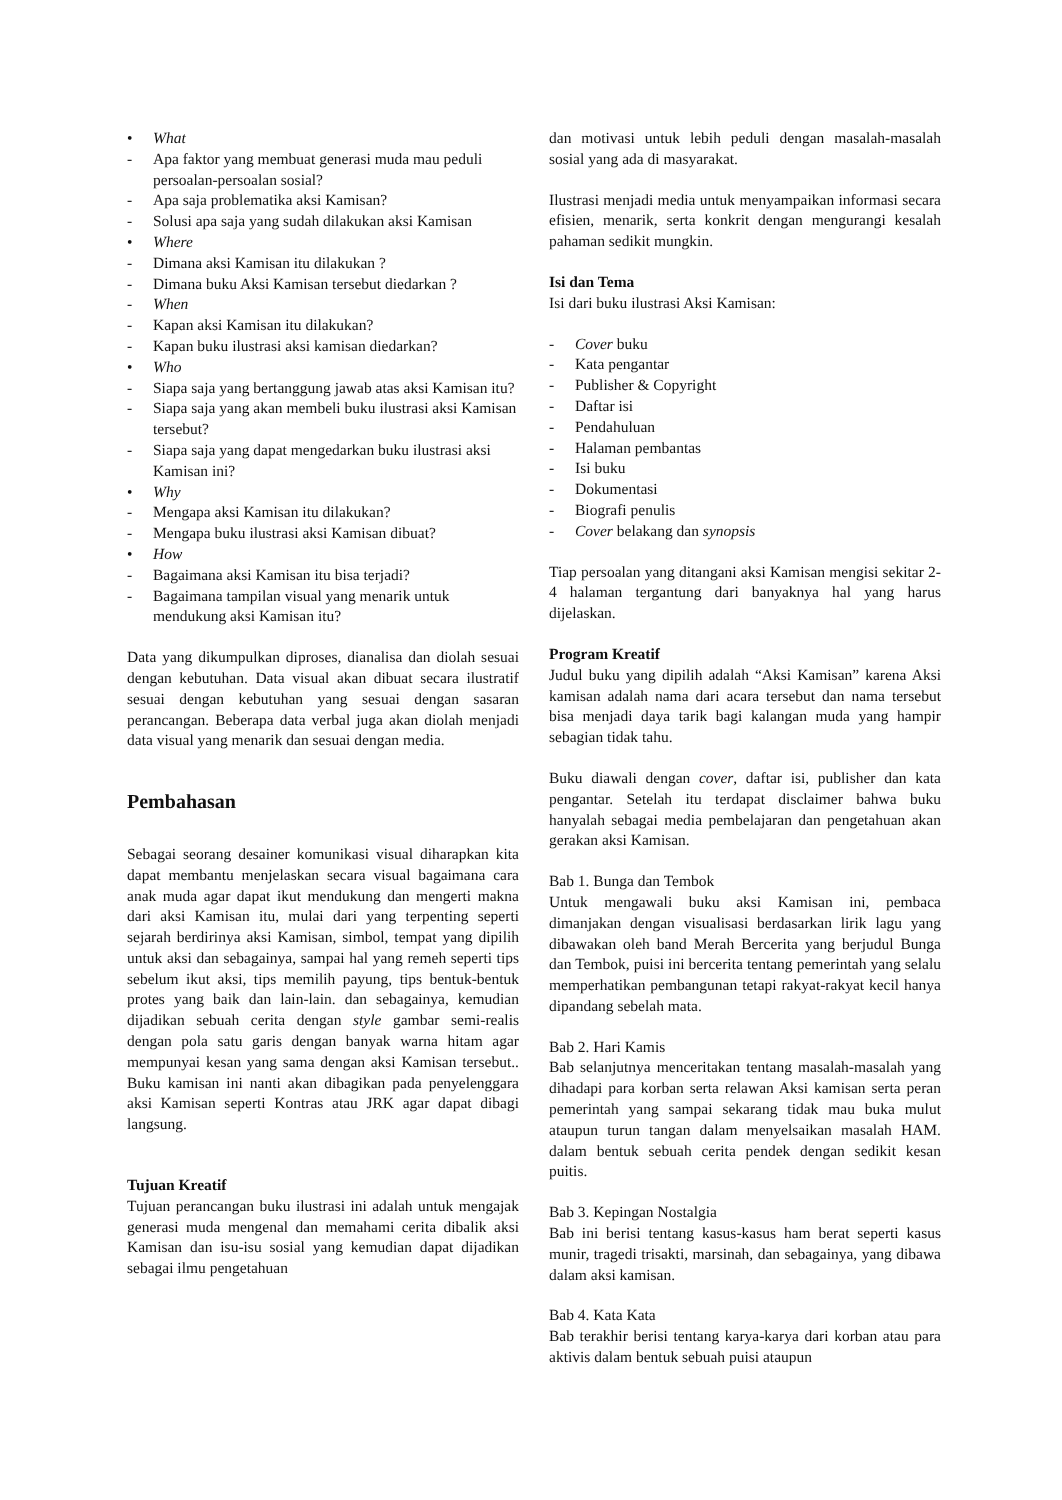• What
- Apa faktor yang membuat generasi muda mau peduli persoalan-persoalan sosial?
- Apa saja problematika aksi Kamisan?
- Solusi apa saja yang sudah dilakukan aksi Kamisan
• Where
- Dimana aksi Kamisan itu dilakukan ?
- Dimana buku Aksi Kamisan tersebut diedarkan ?
- When
- Kapan aksi Kamisan itu dilakukan?
- Kapan buku ilustrasi aksi kamisan diedarkan?
• Who
- Siapa saja yang bertanggung jawab atas aksi Kamisan itu?
- Siapa saja yang akan membeli buku ilustrasi aksi Kamisan tersebut?
- Siapa saja yang dapat mengedarkan buku ilustrasi aksi Kamisan ini?
• Why
- Mengapa aksi Kamisan itu dilakukan?
- Mengapa buku ilustrasi aksi Kamisan dibuat?
• How
- Bagaimana aksi Kamisan itu bisa terjadi?
- Bagaimana tampilan visual yang menarik untuk mendukung aksi Kamisan itu?
Data yang dikumpulkan diproses, dianalisa dan diolah sesuai dengan kebutuhan. Data visual akan dibuat secara ilustratif sesuai dengan kebutuhan yang sesuai dengan sasaran perancangan. Beberapa data verbal juga akan diolah menjadi data visual yang menarik dan sesuai dengan media.
Pembahasan
Sebagai seorang desainer komunikasi visual diharapkan kita dapat membantu menjelaskan secara visual bagaimana cara anak muda agar dapat ikut mendukung dan mengerti makna dari aksi Kamisan itu, mulai dari yang terpenting seperti sejarah berdirinya aksi Kamisan, simbol, tempat yang dipilih untuk aksi dan sebagainya, sampai hal yang remeh seperti tips sebelum ikut aksi, tips memilih payung, tips bentuk-bentuk protes yang baik dan lain-lain. dan sebagainya, kemudian dijadikan sebuah cerita dengan style gambar semi-realis dengan pola satu garis dengan banyak warna hitam agar mempunyai kesan yang sama dengan aksi Kamisan tersebut.. Buku kamisan ini nanti akan dibagikan pada penyelenggara aksi Kamisan seperti Kontras atau JRK agar dapat dibagi langsung.
Tujuan Kreatif
Tujuan perancangan buku ilustrasi ini adalah untuk mengajak generasi muda mengenal dan memahami cerita dibalik aksi Kamisan dan isu-isu sosial yang kemudian dapat dijadikan sebagai ilmu pengetahuan
dan motivasi untuk lebih peduli dengan masalah-masalah sosial yang ada di masyarakat.
Ilustrasi menjadi media untuk menyampaikan informasi secara efisien, menarik, serta konkrit dengan mengurangi kesalah pahaman sedikit mungkin.
Isi dan Tema
Isi dari buku ilustrasi Aksi Kamisan:
- Cover buku
- Kata pengantar
- Publisher & Copyright
- Daftar isi
- Pendahuluan
- Halaman pembantas
- Isi buku
- Dokumentasi
- Biografi penulis
- Cover belakang dan synopsis
Tiap persoalan yang ditangani aksi Kamisan mengisi sekitar 2-4 halaman tergantung dari banyaknya hal yang harus dijelaskan.
Program Kreatif
Judul buku yang dipilih adalah “Aksi Kamisan” karena Aksi kamisan adalah nama dari acara tersebut dan nama tersebut bisa menjadi daya tarik bagi kalangan muda yang hampir sebagian tidak tahu.
Buku diawali dengan cover, daftar isi, publisher dan kata pengantar. Setelah itu terdapat disclaimer bahwa buku hanyalah sebagai media pembelajaran dan pengetahuan akan gerakan aksi Kamisan.
Bab 1. Bunga dan Tembok
Untuk mengawali buku aksi Kamisan ini, pembaca dimanjakan dengan visualisasi berdasarkan lirik lagu yang dibawakan oleh band Merah Bercerita yang berjudul Bunga dan Tembok, puisi ini bercerita tentang pemerintah yang selalu memperhatikan pembangunan tetapi rakyat-rakyat kecil hanya dipandang sebelah mata.
Bab 2. Hari Kamis
Bab selanjutnya menceritakan tentang masalah-masalah yang dihadapi para korban serta relawan Aksi kamisan serta peran pemerintah yang sampai sekarang tidak mau buka mulut ataupun turun tangan dalam menyelsaikan masalah HAM. dalam bentuk sebuah cerita pendek dengan sedikit kesan puitis.
Bab 3. Kepingan Nostalgia
Bab ini berisi tentang kasus-kasus ham berat seperti kasus munir, tragedi trisakti, marsinah, dan sebagainya, yang dibawa dalam aksi kamisan.
Bab 4. Kata Kata
Bab terakhir berisi tentang karya-karya dari korban atau para aktivis dalam bentuk sebuah puisi ataupun